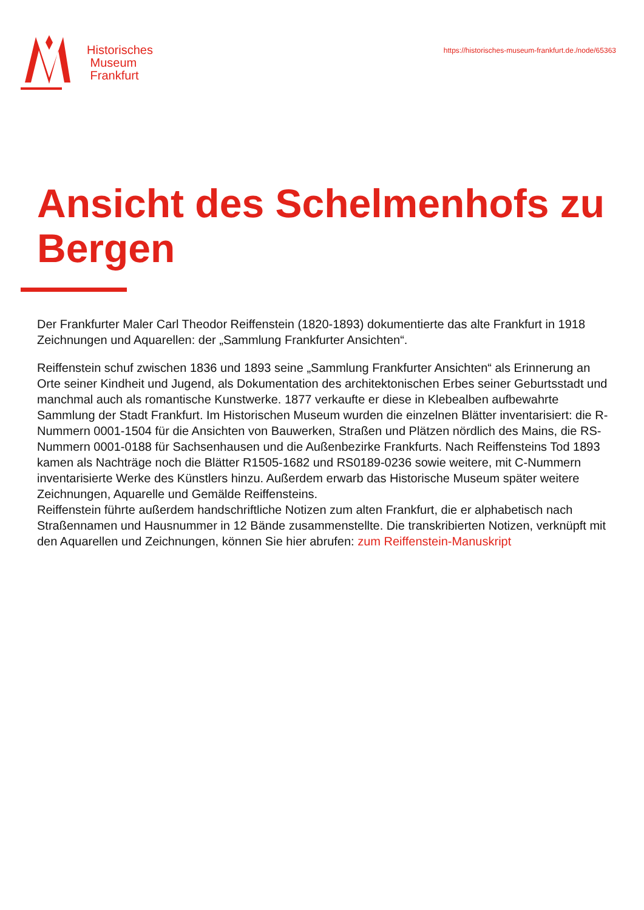Historisches
Museum
Frankfurt
https://historisches-museum-frankfurt.de./node/65363
Ansicht des Schelmenhofs zu Bergen
Der Frankfurter Maler Carl Theodor Reiffenstein (1820-1893) dokumentierte das alte Frankfurt in 1918 Zeichnungen und Aquarellen: der „Sammlung Frankfurter Ansichten“.
Reiffenstein schuf zwischen 1836 und 1893 seine „Sammlung Frankfurter Ansichten“ als Erinnerung an Orte seiner Kindheit und Jugend, als Dokumentation des architektonischen Erbes seiner Geburtsstadt und manchmal auch als romantische Kunstwerke. 1877 verkaufte er diese in Klebealben aufbewahrte Sammlung der Stadt Frankfurt. Im Historischen Museum wurden die einzelnen Blätter inventarisiert: die R-Nummern 0001-1504 für die Ansichten von Bauwerken, Straßen und Plätzen nördlich des Mains, die RS-Nummern 0001-0188 für Sachsenhausen und die Außenbezirke Frankfurts. Nach Reiffensteins Tod 1893 kamen als Nachträge noch die Blätter R1505-1682 und RS0189-0236 sowie weitere, mit C-Nummern inventarisierte Werke des Künstlers hinzu. Außerdem erwarb das Historische Museum später weitere Zeichnungen, Aquarelle und Gemälde Reiffensteins.
Reiffenstein führte außerdem handschriftliche Notizen zum alten Frankfurt, die er alphabetisch nach Straßennamen und Hausnummer in 12 Bände zusammenstellte. Die transkribierten Notizen, verknüpft mit den Aquarellen und Zeichnungen, können Sie hier abrufen: zum Reiffenstein-Manuskript